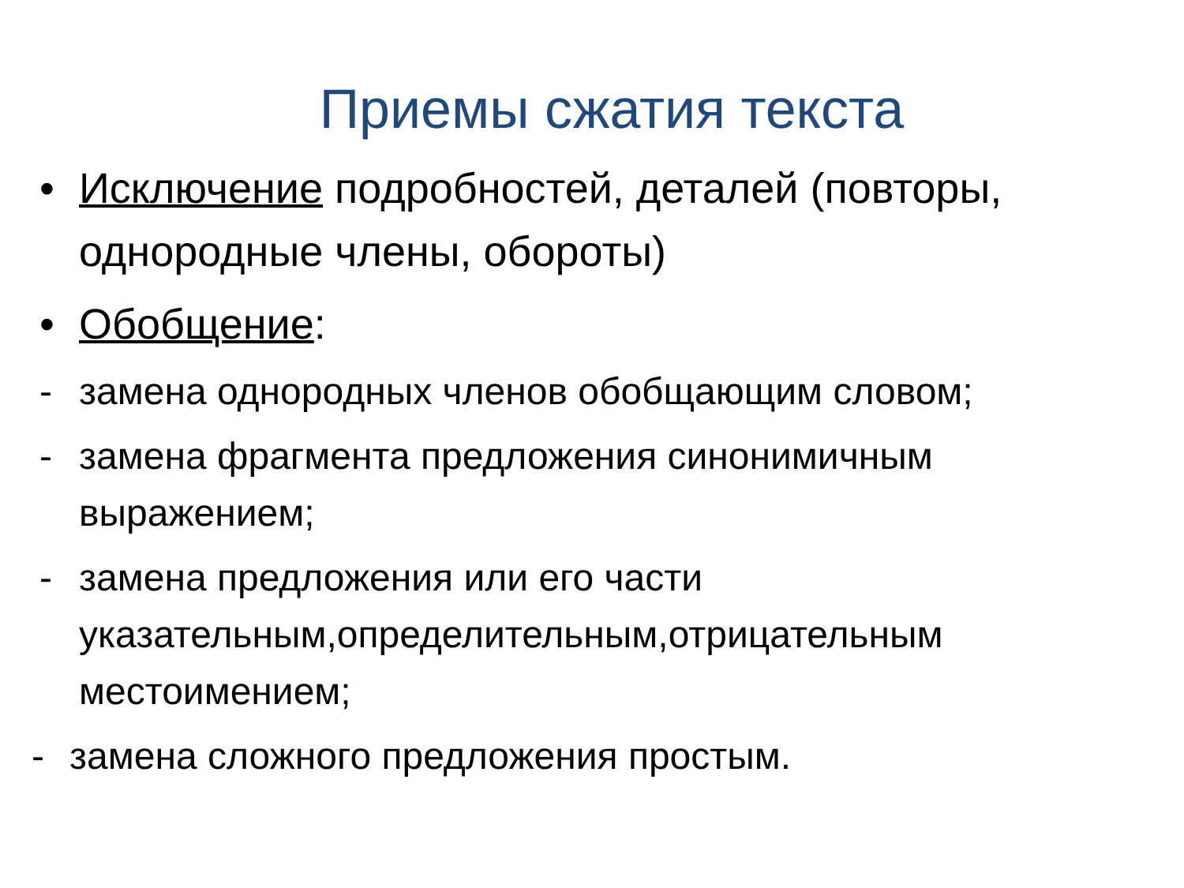Приемы сжатия текста
• Исключение подробностей, деталей (повторы, однородные члены, обороты)
• Обобщение:
- замена однородных членов обобщающим словом;
- замена фрагмента предложения синонимичным выражением;
- замена предложения или его части указательным,определительным,отрицательным местоимением;
- замена сложного предложения простым.